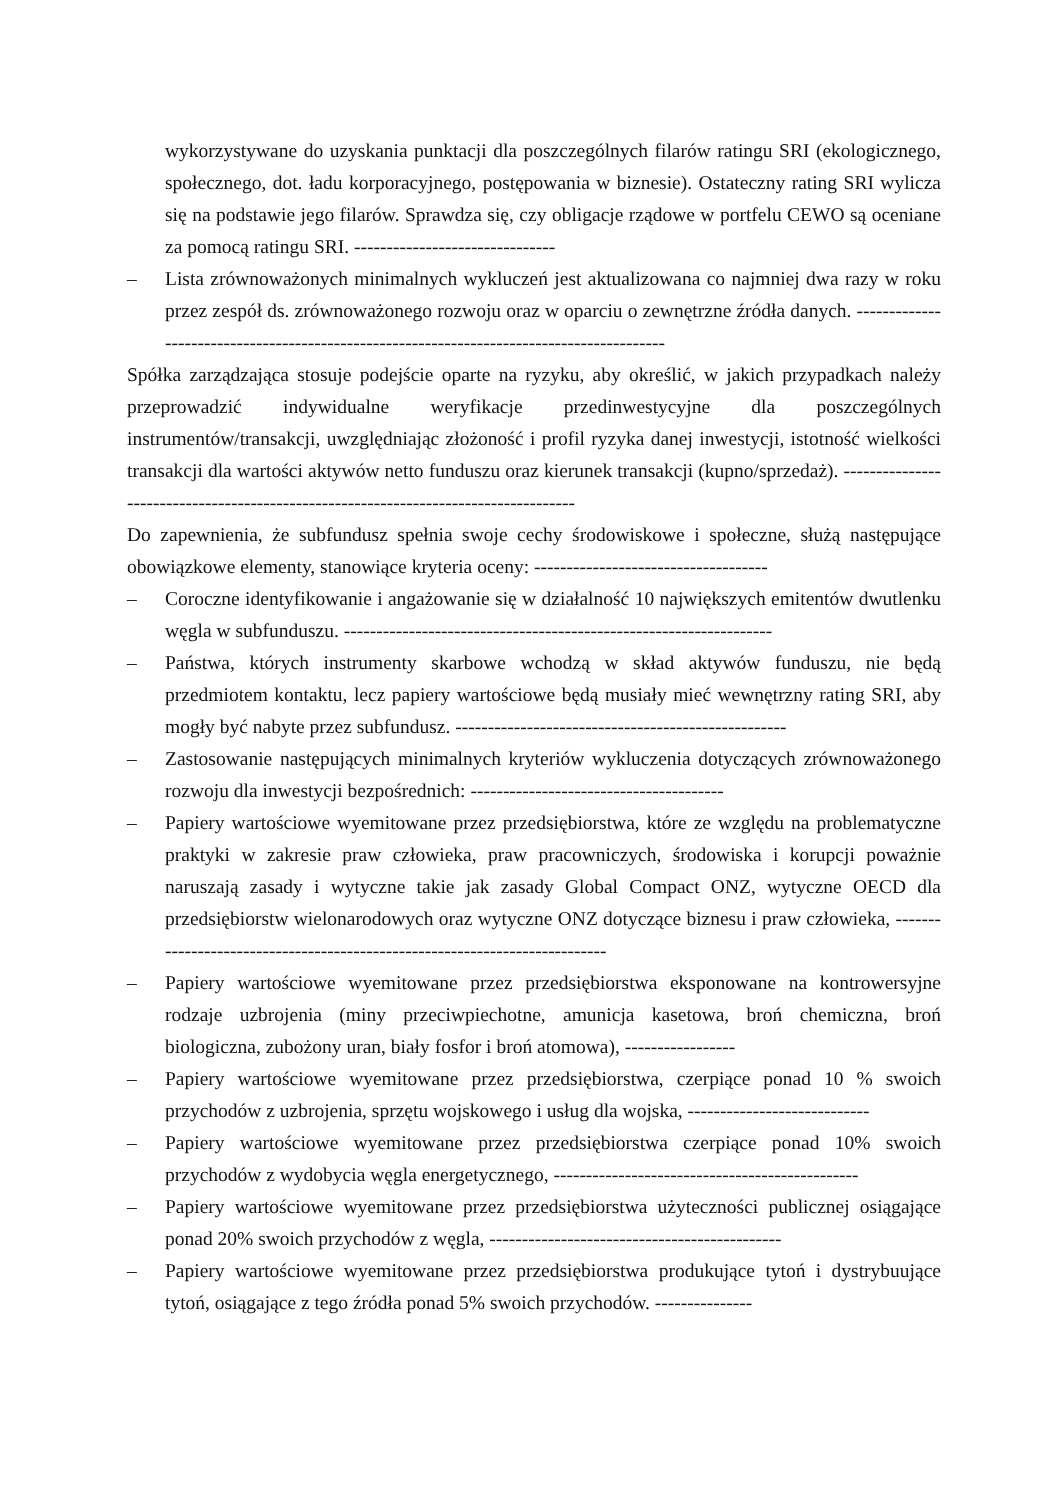wykorzystywane do uzyskania punktacji dla poszczególnych filarów ratingu SRI (ekologicznego, społecznego, dot. ładu korporacyjnego, postępowania w biznesie). Ostateczny rating SRI wylicza się na podstawie jego filarów. Sprawdza się, czy obligacje rządowe w portfelu CEWO są oceniane za pomocą ratingu SRI. -------------------------------
– Lista zrównoważonych minimalnych wykluczeń jest aktualizowana co najmniej dwa razy w roku przez zespół ds. zrównoważonego rozwoju oraz w oparciu o zewnętrzne źródła danych. ------------------------------------------------------------------------------------------
Spółka zarządzająca stosuje podejście oparte na ryzyku, aby określić, w jakich przypadkach należy przeprowadzić indywidualne weryfikacje przedinwestycyjne dla poszczególnych instrumentów/transakcji, uwzględniając złożoność i profil ryzyka danej inwestycji, istotność wielkości transakcji dla wartości aktywów netto funduszu oraz kierunek transakcji (kupno/sprzedaż). ------------------------------------------------------------------------------------
Do zapewnienia, że subfundusz spełnia swoje cechy środowiskowe i społeczne, służą następujące obowiązkowe elementy, stanowiące kryteria oceny: ------------------------------------
– Coroczne identyfikowanie i angażowanie się w działalność 10 największych emitentów dwutlenku węgla w subfunduszu. ------------------------------------------------------------------
– Państwa, których instrumenty skarbowe wchodzą w skład aktywów funduszu, nie będą przedmiotem kontaktu, lecz papiery wartościowe będą musiały mieć wewnętrzny rating SRI, aby mogły być nabyte przez subfundusz. ---------------------------------------------------
– Zastosowanie następujących minimalnych kryteriów wykluczenia dotyczących zrównoważonego rozwoju dla inwestycji bezpośrednich: ---------------------------------------
– Papiery wartościowe wyemitowane przez przedsiębiorstwa, które ze względu na problematyczne praktyki w zakresie praw człowieka, praw pracowniczych, środowiska i korupcji poważnie naruszają zasady i wytyczne takie jak zasady Global Compact ONZ, wytyczne OECD dla przedsiębiorstw wielonarodowych oraz wytyczne ONZ dotyczące biznesu i praw człowieka, ---------------------------------------------------------------------------
– Papiery wartościowe wyemitowane przez przedsiębiorstwa eksponowane na kontrowersyjne rodzaje uzbrojenia (miny przeciwpiechotne, amunicja kasetowa, broń chemiczna, broń biologiczna, zubożony uran, biały fosfor i broń atomowa), -----------------
– Papiery wartościowe wyemitowane przez przedsiębiorstwa, czerpiące ponad 10 % swoich przychodów z uzbrojenia, sprzętu wojskowego i usług dla wojska, ----------------------------
– Papiery wartościowe wyemitowane przez przedsiębiorstwa czerpiące ponad 10% swoich przychodów z wydobycia węgla energetycznego, -----------------------------------------------
– Papiery wartościowe wyemitowane przez przedsiębiorstwa użyteczności publicznej osiągające ponad 20% swoich przychodów z węgla, ---------------------------------------------
– Papiery wartościowe wyemitowane przez przedsiębiorstwa produkujące tytoń i dystrybuujące tytoń, osiągające z tego źródła ponad 5% swoich przychodów. ---------------